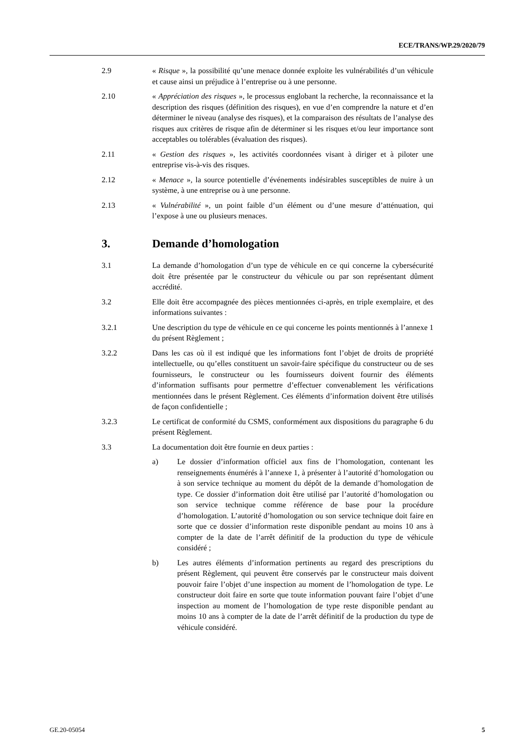ECE/TRANS/WP.29/2020/79
2.9 « Risque », la possibilité qu’une menace donnée exploite les vulnérabilités d’un véhicule et cause ainsi un préjudice à l’entreprise ou à une personne.
2.10 « Appréciation des risques », le processus englobant la recherche, la reconnaissance et la description des risques (définition des risques), en vue d’en comprendre la nature et d’en déterminer le niveau (analyse des risques), et la comparaison des résultats de l’analyse des risques aux critères de risque afin de déterminer si les risques et/ou leur importance sont acceptables ou tolérables (évaluation des risques).
2.11 « Gestion des risques », les activités coordonnées visant à diriger et à piloter une entreprise vis-à-vis des risques.
2.12 « Menace », la source potentielle d’événements indésirables susceptibles de nuire à un système, à une entreprise ou à une personne.
2.13 « Vulnérabilité », un point faible d’un élément ou d’une mesure d’atténuation, qui l’expose à une ou plusieurs menaces.
3. Demande d’homologation
3.1 La demande d’homologation d’un type de véhicule en ce qui concerne la cybersécurité doit être présentée par le constructeur du véhicule ou par son représentant dûment accrédité.
3.2 Elle doit être accompagnée des pièces mentionnées ci-après, en triple exemplaire, et des informations suivantes :
3.2.1 Une description du type de véhicule en ce qui concerne les points mentionnés à l’annexe 1 du présent Règlement ;
3.2.2 Dans les cas où il est indiqué que les informations font l’objet de droits de propriété intellectuelle, ou qu’elles constituent un savoir-faire spécifique du constructeur ou de ses fournisseurs, le constructeur ou les fournisseurs doivent fournir des éléments d’information suffisants pour permettre d’effectuer convenablement les vérifications mentionnées dans le présent Règlement. Ces éléments d’information doivent être utilisés de façon confidentielle ;
3.2.3 Le certificat de conformité du CSMS, conformément aux dispositions du paragraphe 6 du présent Règlement.
3.3 La documentation doit être fournie en deux parties :
a) Le dossier d’information officiel aux fins de l’homologation, contenant les renseignements énumérés à l’annexe 1, à présenter à l’autorité d’homologation ou à son service technique au moment du dépôt de la demande d’homologation de type. Ce dossier d’information doit être utilisé par l’autorité d’homologation ou son service technique comme référence de base pour la procédure d’homologation. L’autorité d’homologation ou son service technique doit faire en sorte que ce dossier d’information reste disponible pendant au moins 10 ans à compter de la date de l’arrêt définitif de la production du type de véhicule considéré ;
b) Les autres éléments d’information pertinents au regard des prescriptions du présent Règlement, qui peuvent être conservés par le constructeur mais doivent pouvoir faire l’objet d’une inspection au moment de l’homologation de type. Le constructeur doit faire en sorte que toute information pouvant faire l’objet d’une inspection au moment de l’homologation de type reste disponible pendant au moins 10 ans à compter de la date de l’arrêt définitif de la production du type de véhicule considéré.
GE.20-05054 5